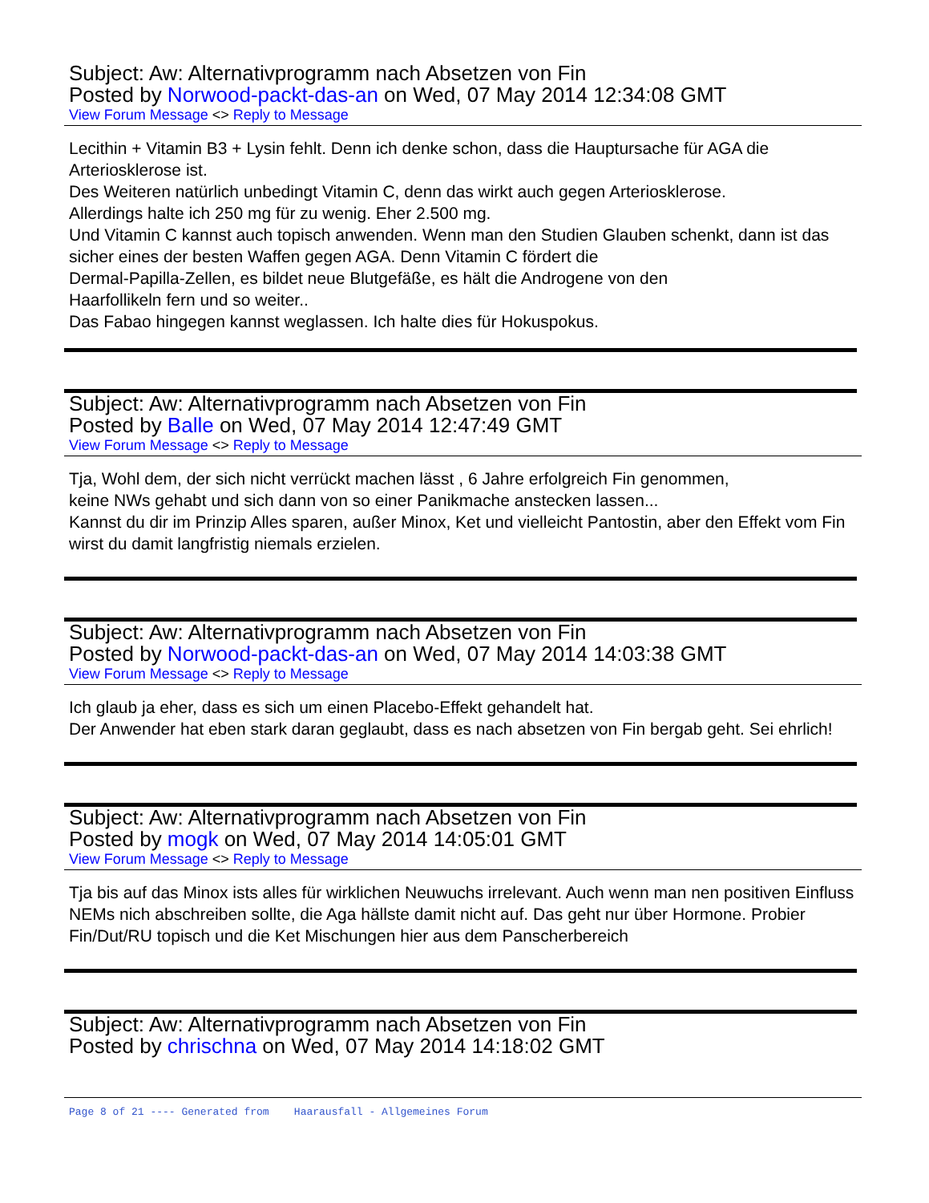Subject: Aw: Alternativprogramm nach Absetzen von Fin
Posted by Norwood-packt-das-an on Wed, 07 May 2014 12:34:08 GMT
View Forum Message <> Reply to Message
Lecithin + Vitamin B3 + Lysin fehlt. Denn ich denke schon, dass die Hauptursache für AGA die Arteriosklerose ist.
Des Weiteren natürlich unbedingt Vitamin C, denn das wirkt auch gegen Arteriosklerose.
Allerdings halte ich 250 mg für zu wenig. Eher 2.500 mg.
Und Vitamin C kannst auch topisch anwenden. Wenn man den Studien Glauben schenkt, dann ist das sicher eines der besten Waffen gegen AGA. Denn Vitamin C fördert die
Dermal-Papilla-Zellen, es bildet neue Blutgefäße, es hält die Androgene von den
Haarfollikeln fern und so weiter..
Das Fabao hingegen kannst weglassen. Ich halte dies für Hokuspokus.
Subject: Aw: Alternativprogramm nach Absetzen von Fin
Posted by Balle on Wed, 07 May 2014 12:47:49 GMT
View Forum Message <> Reply to Message
Tja, Wohl dem, der sich nicht verrückt machen lässt , 6 Jahre erfolgreich Fin genommen,
keine NWs gehabt und sich dann von so einer Panikmache anstecken lassen...
Kannst du dir im Prinzip Alles sparen, außer Minox, Ket und vielleicht Pantostin, aber den Effekt vom Fin wirst du damit langfristig niemals erzielen.
Subject: Aw: Alternativprogramm nach Absetzen von Fin
Posted by Norwood-packt-das-an on Wed, 07 May 2014 14:03:38 GMT
View Forum Message <> Reply to Message
Ich glaub ja eher, dass es sich um einen Placebo-Effekt gehandelt hat.
Der Anwender hat eben stark daran geglaubt, dass es nach absetzen von Fin bergab geht. Sei ehrlich!
Subject: Aw: Alternativprogramm nach Absetzen von Fin
Posted by mogk on Wed, 07 May 2014 14:05:01 GMT
View Forum Message <> Reply to Message
Tja bis auf das Minox ists alles für wirklichen Neuwuchs irrelevant. Auch wenn man nen positiven Einfluss NEMs nich abschreiben sollte, die Aga hällste damit nicht auf. Das geht nur über Hormone. Probier Fin/Dut/RU topisch und die Ket Mischungen hier aus dem Panscherbereich
Subject: Aw: Alternativprogramm nach Absetzen von Fin
Posted by chrischna on Wed, 07 May 2014 14:18:02 GMT
Page 8 of 21 ---- Generated from Haarausfall - Allgemeines Forum